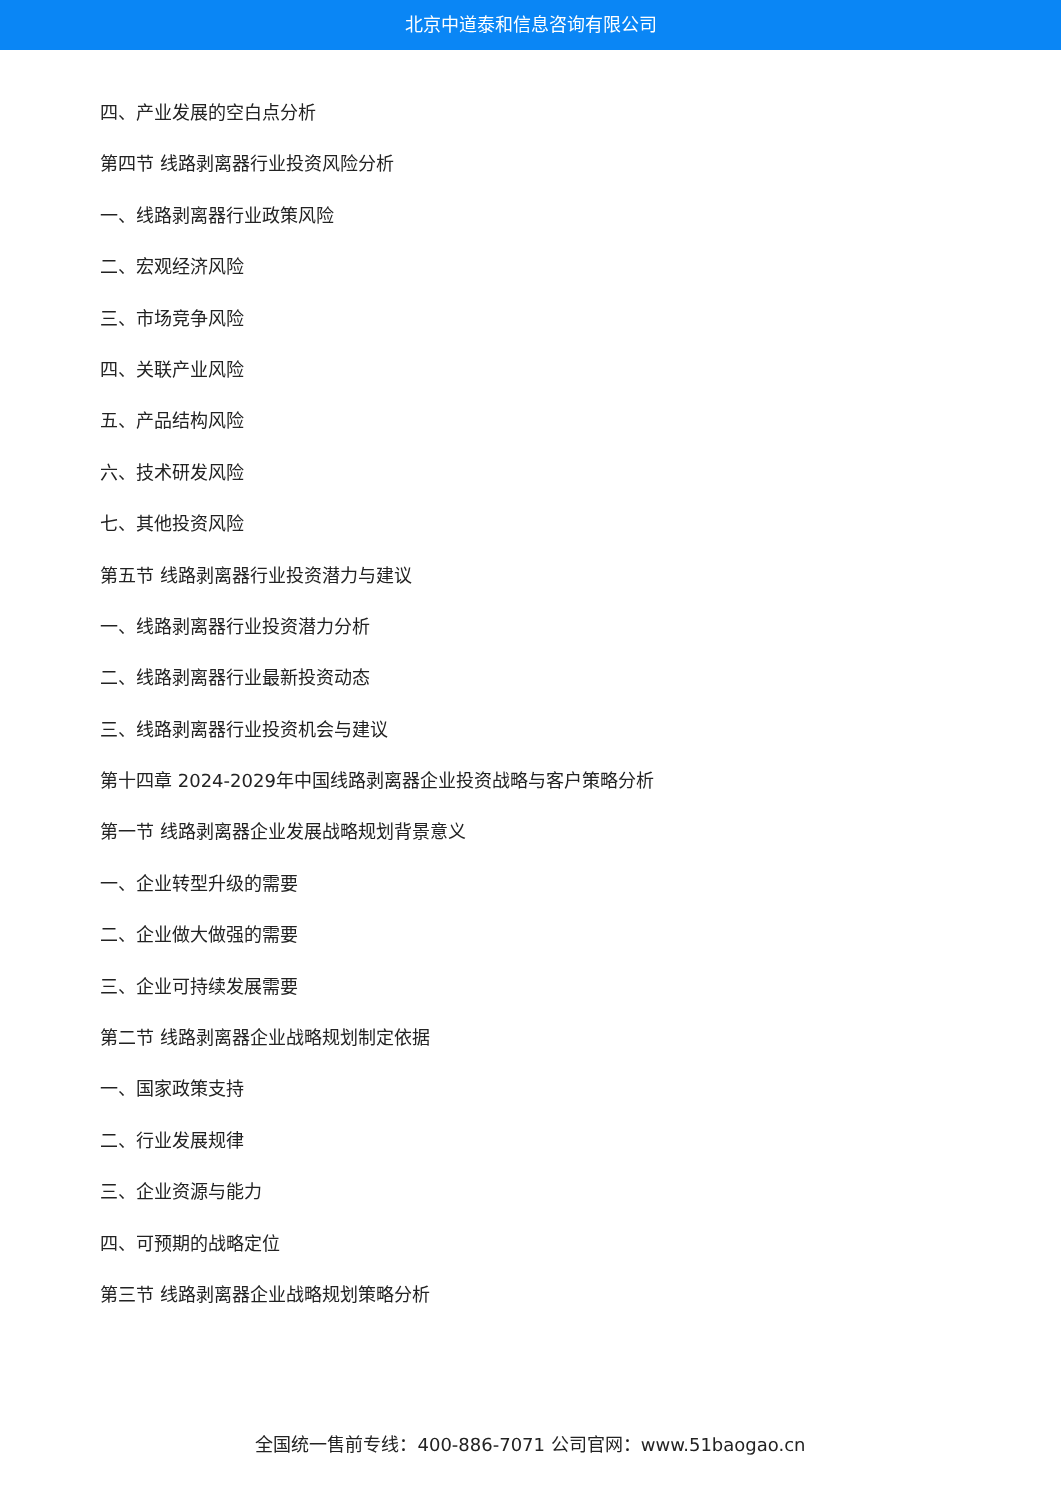北京中道泰和信息咨询有限公司
四、产业发展的空白点分析
第四节 线路剥离器行业投资风险分析
一、线路剥离器行业政策风险
二、宏观经济风险
三、市场竞争风险
四、关联产业风险
五、产品结构风险
六、技术研发风险
七、其他投资风险
第五节 线路剥离器行业投资潜力与建议
一、线路剥离器行业投资潜力分析
二、线路剥离器行业最新投资动态
三、线路剥离器行业投资机会与建议
第十四章 2024-2029年中国线路剥离器企业投资战略与客户策略分析
第一节 线路剥离器企业发展战略规划背景意义
一、企业转型升级的需要
二、企业做大做强的需要
三、企业可持续发展需要
第二节 线路剥离器企业战略规划制定依据
一、国家政策支持
二、行业发展规律
三、企业资源与能力
四、可预期的战略定位
第三节 线路剥离器企业战略规划策略分析
全国统一售前专线：400-886-7071 公司官网：www.51baogao.cn